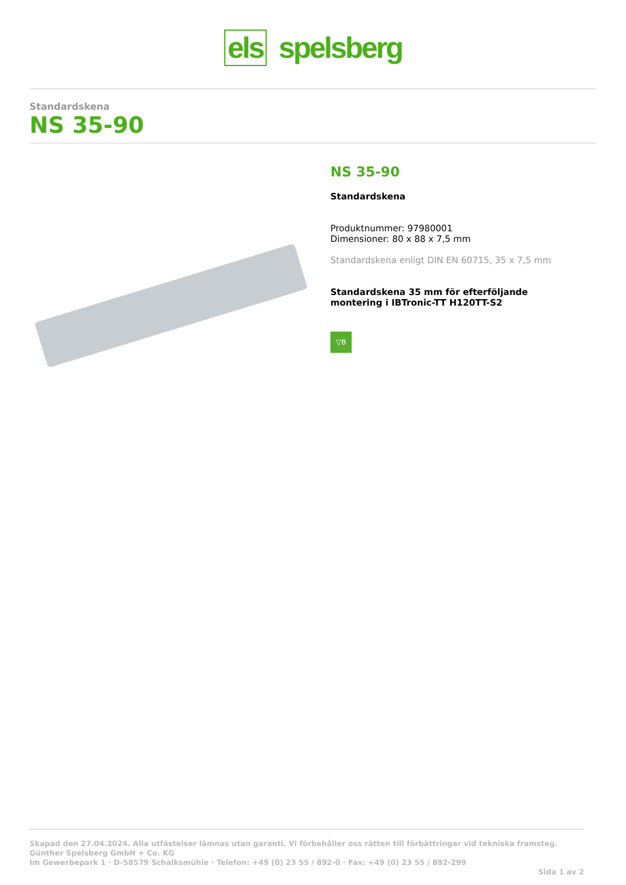els spelsberg
Standardskena
NS 35-90
NS 35-90
Standardskena
Produktnummer: 97980001
Dimensioner: 80 x 88 x 7,5 mm
Standardskena enligt DIN EN 60715, 35 x 7,5 mm
Standardskena 35 mm för efterföljande
montering i IBTronic-TT H120TT-S2
▽B
Skapad den 27.04.2024. Alla utfästelser lämnas utan garanti. Vi förbehåller oss rätten till förbättringar vid tekniska framsteg.
Günther Spelsberg GmbH + Co. KG
Im Gewerbepark 1 · D-58579 Schalksmühle · Telefon: +49 (0) 23 55 / 892-0 · Fax: +49 (0) 23 55 / 892-299
Sida 1 av 2